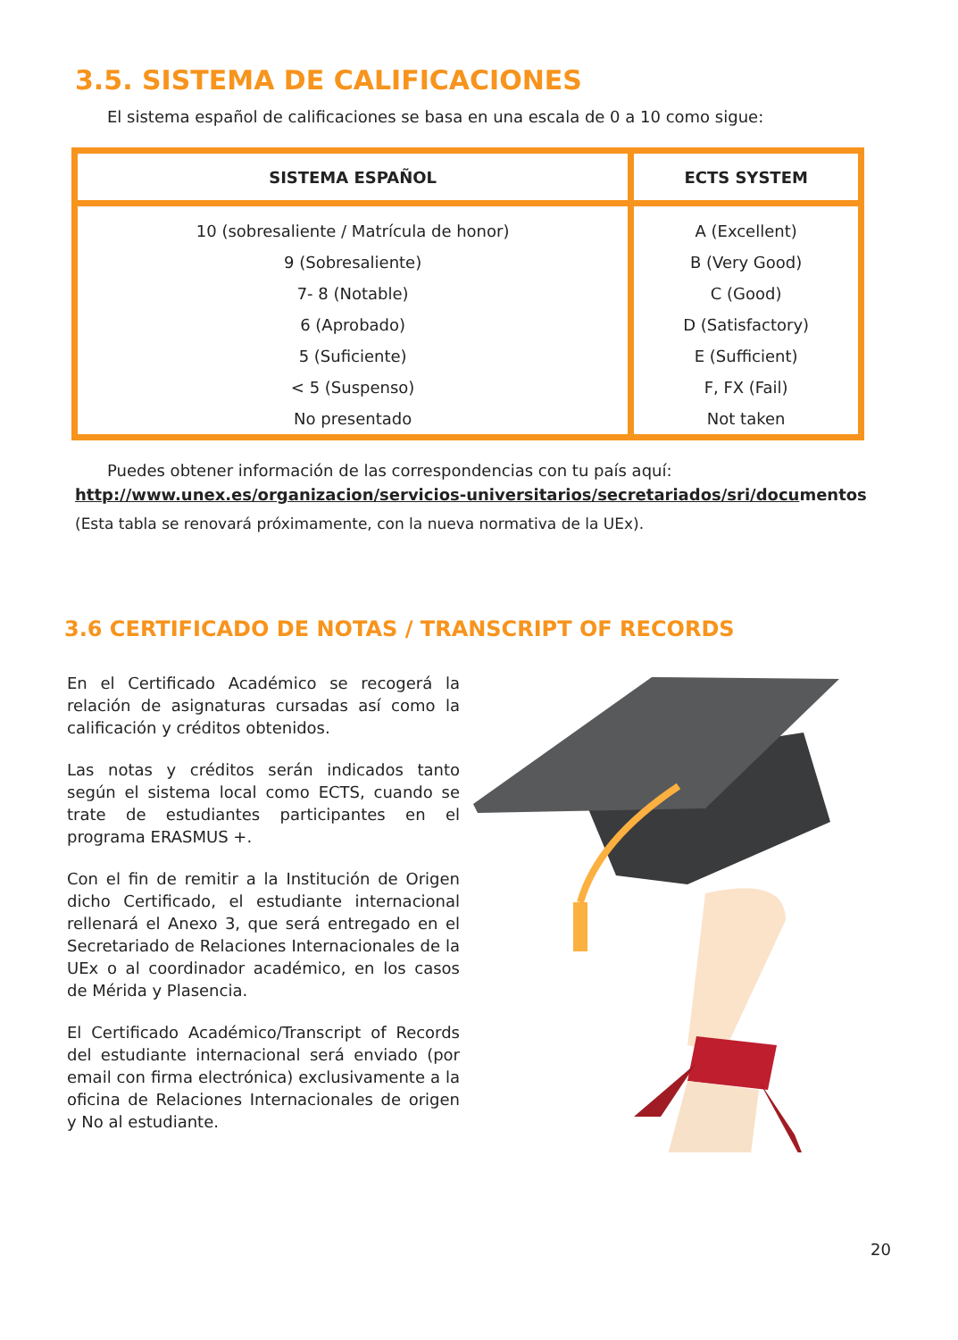3.5. SISTEMA DE CALIFICACIONES
El sistema español de calificaciones se basa en una escala de 0 a 10 como sigue:
| SISTEMA ESPAÑOL | ECTS SYSTEM |
| --- | --- |
| 10 (sobresaliente / Matrícula de honor) | A (Excellent) |
| 9 (Sobresaliente) | B (Very Good) |
| 7- 8 (Notable) | C (Good) |
| 6 (Aprobado) | D (Satisfactory) |
| 5 (Suficiente) | E (Sufficient) |
| < 5 (Suspenso) | F, FX (Fail) |
| No presentado | Not taken |
Puedes obtener información de las correspondencias con tu país aquí:
http://www.unex.es/organizacion/servicios-universitarios/secretariados/sri/documentos
(Esta tabla se renovará próximamente, con la nueva normativa de la UEx).
3.6 CERTIFICADO DE NOTAS / TRANSCRIPT OF RECORDS
En el Certificado Académico se recogerá la relación de asignaturas cursadas así como la calificación y créditos obtenidos.
Las notas y créditos serán indicados tanto según el sistema local como ECTS, cuando se trate de estudiantes participantes en el programa ERASMUS +.
Con el fin de remitir a la Institución de Origen dicho Certificado, el estudiante internacional rellenará el Anexo 3, que será entregado en el Secretariado de Relaciones Internacionales de la UEx o al coordinador académico, en los casos de Mérida y Plasencia.
El Certificado Académico/Transcript of Records del estudiante internacional será enviado (por email con firma electrónica) exclusivamente a la oficina de Relaciones Internacionales de origen y No al estudiante.
20